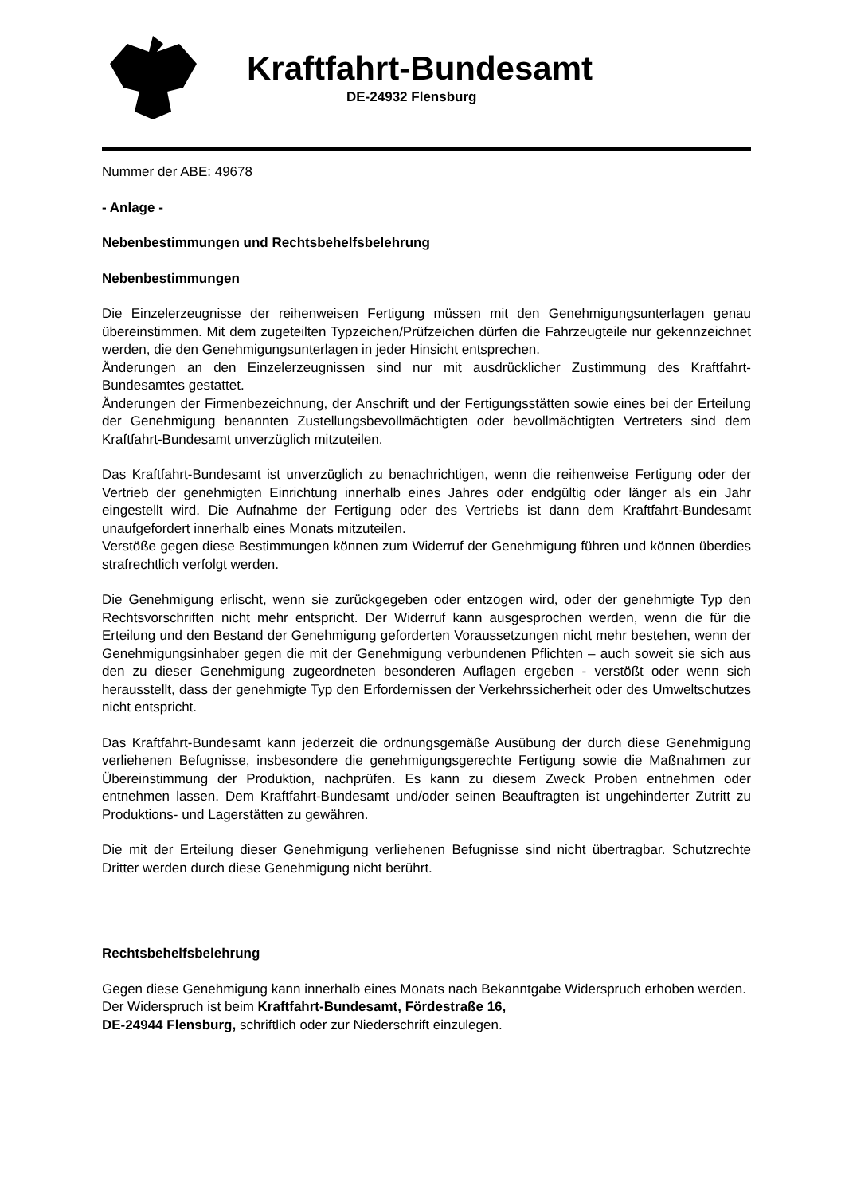Kraftfahrt-Bundesamt
DE-24932 Flensburg
Nummer der ABE: 49678
- Anlage -
Nebenbestimmungen und Rechtsbehelfsbelehrung
Nebenbestimmungen
Die Einzelerzeugnisse der reihenweisen Fertigung müssen mit den Genehmigungsunterlagen genau übereinstimmen. Mit dem zugeteilten Typzeichen/Prüfzeichen dürfen die Fahrzeugteile nur gekennzeichnet werden, die den Genehmigungsunterlagen in jeder Hinsicht entsprechen.
Änderungen an den Einzelerzeugnissen sind nur mit ausdrücklicher Zustimmung des Kraftfahrt-Bundesamtes gestattet.
Änderungen der Firmenbezeichnung, der Anschrift und der Fertigungsstätten sowie eines bei der Erteilung der Genehmigung benannten Zustellungsbevollmächtigten oder bevollmächtigten Vertreters sind dem Kraftfahrt-Bundesamt unverzüglich mitzuteilen.
Das Kraftfahrt-Bundesamt ist unverzüglich zu benachrichtigen, wenn die reihenweise Fertigung oder der Vertrieb der genehmigten Einrichtung innerhalb eines Jahres oder endgültig oder länger als ein Jahr eingestellt wird. Die Aufnahme der Fertigung oder des Vertriebs ist dann dem Kraftfahrt-Bundesamt unaufgefordert innerhalb eines Monats mitzuteilen.
Verstöße gegen diese Bestimmungen können zum Widerruf der Genehmigung führen und können überdies strafrechtlich verfolgt werden.
Die Genehmigung erlischt, wenn sie zurückgegeben oder entzogen wird, oder der genehmigte Typ den Rechtsvorschriften nicht mehr entspricht. Der Widerruf kann ausgesprochen werden, wenn die für die Erteilung und den Bestand der Genehmigung geforderten Voraussetzungen nicht mehr bestehen, wenn der Genehmigungsinhaber gegen die mit der Genehmigung verbundenen Pflichten – auch soweit sie sich aus den zu dieser Genehmigung zugeordneten besonderen Auflagen ergeben - verstößt oder wenn sich herausstellt, dass der genehmigte Typ den Erfordernissen der Verkehrssicherheit oder des Umweltschutzes nicht entspricht.
Das Kraftfahrt-Bundesamt kann jederzeit die ordnungsgemäße Ausübung der durch diese Genehmigung verliehenen Befugnisse, insbesondere die genehmigungsgerechte Fertigung sowie die Maßnahmen zur Übereinstimmung der Produktion, nachprüfen. Es kann zu diesem Zweck Proben entnehmen oder entnehmen lassen. Dem Kraftfahrt-Bundesamt und/oder seinen Beauftragten ist ungehinderter Zutritt zu Produktions- und Lagerstätten zu gewähren.
Die mit der Erteilung dieser Genehmigung verliehenen Befugnisse sind nicht übertragbar. Schutzrechte Dritter werden durch diese Genehmigung nicht berührt.
Rechtsbehelfsbelehrung
Gegen diese Genehmigung kann innerhalb eines Monats nach Bekanntgabe Widerspruch erhoben werden. Der Widerspruch ist beim Kraftfahrt-Bundesamt, Fördestraße 16,
DE-24944 Flensburg, schriftlich oder zur Niederschrift einzulegen.